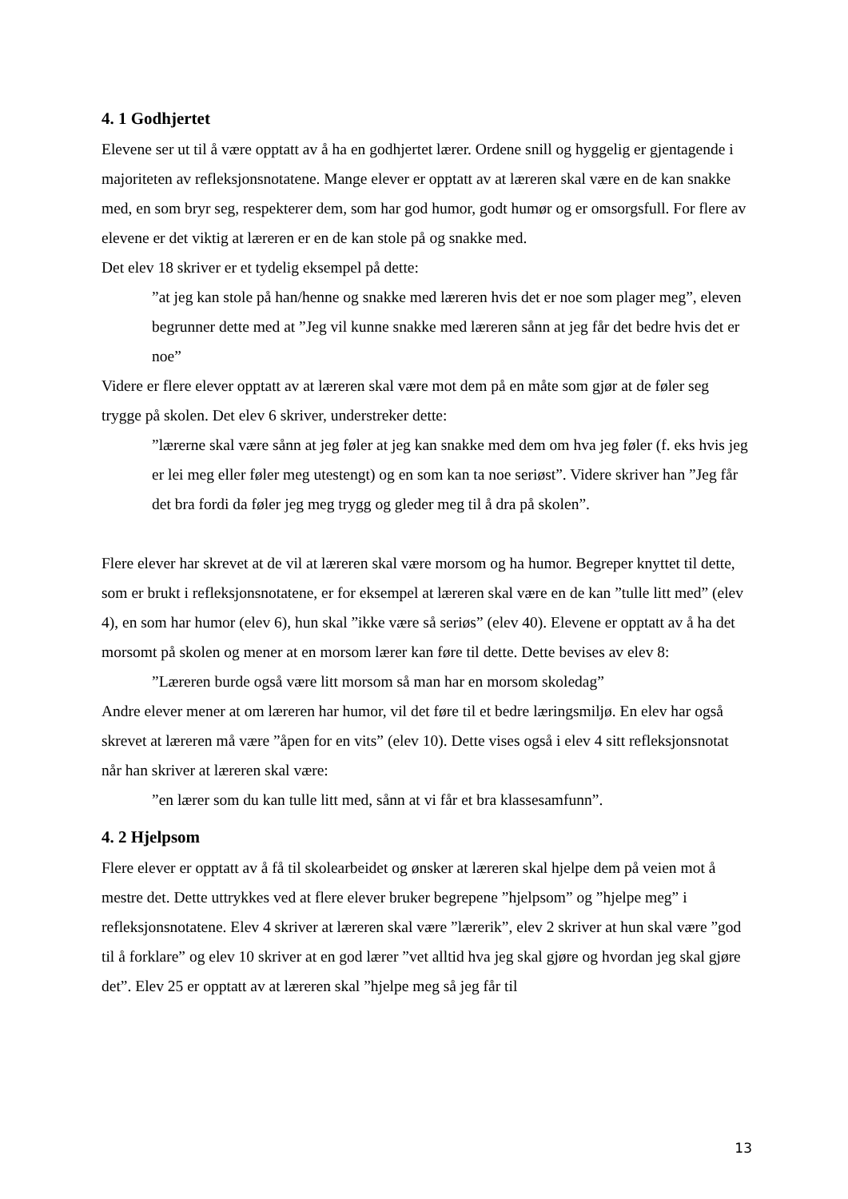4. 1 Godhjertet
Elevene ser ut til å være opptatt av å ha en godhjertet lærer. Ordene snill og hyggelig er gjentagende i majoriteten av refleksjonsnotatene. Mange elever er opptatt av at læreren skal være en de kan snakke med, en som bryr seg, respekterer dem, som har god humor, godt humør og er omsorgsfull. For flere av elevene er det viktig at læreren er en de kan stole på og snakke med.
Det elev 18 skriver er et tydelig eksempel på dette:
”at jeg kan stole på han/henne og snakke med læreren hvis det er noe som plager meg”, eleven begrunner dette med at ”Jeg vil kunne snakke med læreren sånn at jeg får det bedre hvis det er noe”
Videre er flere elever opptatt av at læreren skal være mot dem på en måte som gjør at de føler seg trygge på skolen. Det elev 6 skriver, understreker dette:
”lærerne skal være sånn at jeg føler at jeg kan snakke med dem om hva jeg føler (f. eks hvis jeg er lei meg eller føler meg utestengt) og en som kan ta noe seriøst”. Videre skriver han ”Jeg får det bra fordi da føler jeg meg trygg og gleder meg til å dra på skolen”.
Flere elever har skrevet at de vil at læreren skal være morsom og ha humor. Begreper knyttet til dette, som er brukt i refleksjonsnotatene, er for eksempel at læreren skal være en de kan ”tulle litt med” (elev 4), en som har humor (elev 6), hun skal ”ikke være så seriøs” (elev 40). Elevene er opptatt av å ha det morsomt på skolen og mener at en morsom lærer kan føre til dette. Dette bevises av elev 8:
”Læreren burde også være litt morsom så man har en morsom skoledag”
Andre elever mener at om læreren har humor, vil det føre til et bedre læringsmiljø. En elev har også skrevet at læreren må være ”åpen for en vits” (elev 10). Dette vises også i elev 4 sitt refleksjonsnotat når han skriver at læreren skal være:
”en lærer som du kan tulle litt med, sånn at vi får et bra klassesamfunn”.
4. 2 Hjelpsom
Flere elever er opptatt av å få til skolearbeidet og ønsker at læreren skal hjelpe dem på veien mot å mestre det. Dette uttrykkes ved at flere elever bruker begrepene ”hjelpsom” og ”hjelpe meg” i refleksjonsnotatene. Elev 4 skriver at læreren skal være ”lærerik”, elev 2 skriver at hun skal være ”god til å forklare” og elev 10 skriver at en god lærer ”vet alltid hva jeg skal gjøre og hvordan jeg skal gjøre det”. Elev 25 er opptatt av at læreren skal ”hjelpe meg så jeg får til
13